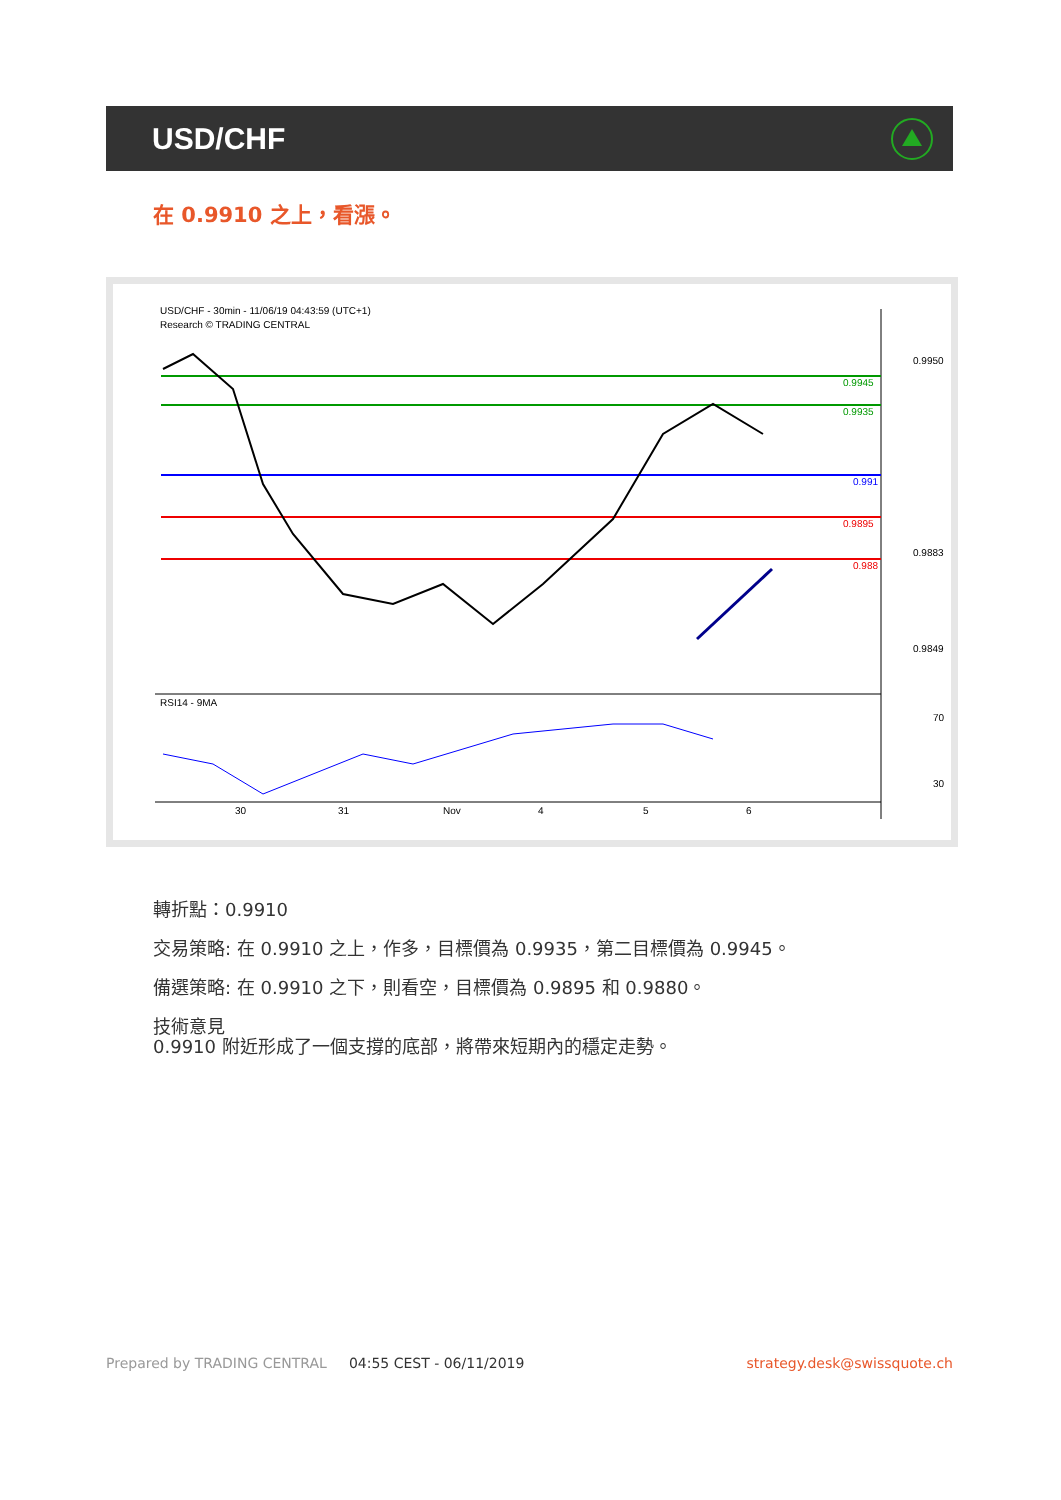USD/CHF
在 0.9910 之上，看漲。
USD/CHF - 30min - 11/06/19 04:43:59 (UTC+1)
Research © TRADING CENTRAL
0.9950
0.9945
0.9935
0.991
0.9895
0.988
0.9883
0.9849
RSI14 - 9MA
70
30
30
31
Nov
4
5
6
轉折點：0.9910
交易策略: 在 0.9910 之上，作多，目標價為 0.9935，第二目標價為 0.9945。
備選策略: 在 0.9910 之下，則看空，目標價為 0.9895 和 0.9880。
技術意見
0.9910 附近形成了一個支撐的底部，將帶來短期內的穩定走勢。
Prepared by TRADING CENTRAL 04:55 CEST - 06/11/2019 strategy.desk@swissquote.ch